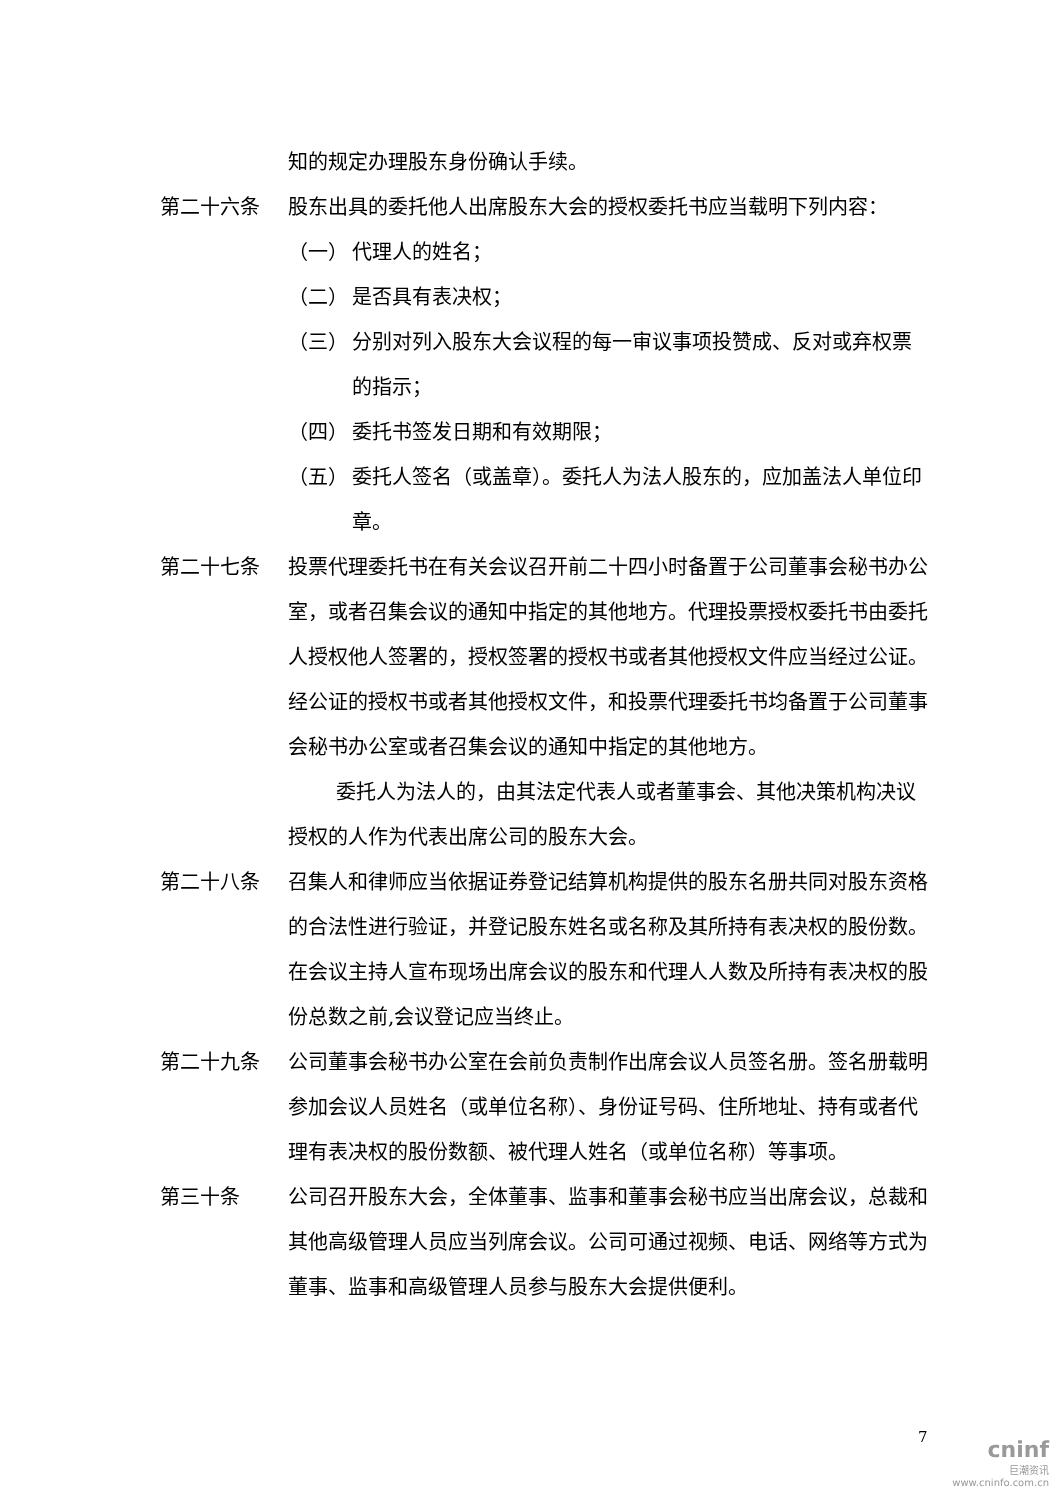知的规定办理股东身份确认手续。
第二十六条 股东出具的委托他人出席股东大会的授权委托书应当载明下列内容：
（一） 代理人的姓名；
（二） 是否具有表决权；
（三） 分别对列入股东大会议程的每一审议事项投赞成、反对或弃权票的指示；
（四） 委托书签发日期和有效期限；
（五） 委托人签名（或盖章）。委托人为法人股东的，应加盖法人单位印章。
第二十七条 投票代理委托书在有关会议召开前二十四小时备置于公司董事会秘书办公室，或者召集会议的通知中指定的其他地方。代理投票授权委托书由委托人授权他人签署的，授权签署的授权书或者其他授权文件应当经过公证。经公证的授权书或者其他授权文件，和投票代理委托书均备置于公司董事会秘书办公室或者召集会议的通知中指定的其他地方。
委托人为法人的，由其法定代表人或者董事会、其他决策机构决议授权的人作为代表出席公司的股东大会。
第二十八条 召集人和律师应当依据证券登记结算机构提供的股东名册共同对股东资格的合法性进行验证，并登记股东姓名或名称及其所持有表决权的股份数。在会议主持人宣布现场出席会议的股东和代理人人数及所持有表决权的股份总数之前,会议登记应当终止。
第二十九条 公司董事会秘书办公室在会前负责制作出席会议人员签名册。签名册载明参加会议人员姓名（或单位名称）、身份证号码、住所地址、持有或者代理有表决权的股份数额、被代理人姓名（或单位名称）等事项。
第三十条 公司召开股东大会，全体董事、监事和董事会秘书应当出席会议，总裁和其他高级管理人员应当列席会议。公司可通过视频、电话、网络等方式为董事、监事和高级管理人员参与股东大会提供便利。
7
cninf
巨潮资讯
www.cninfo.com.cn